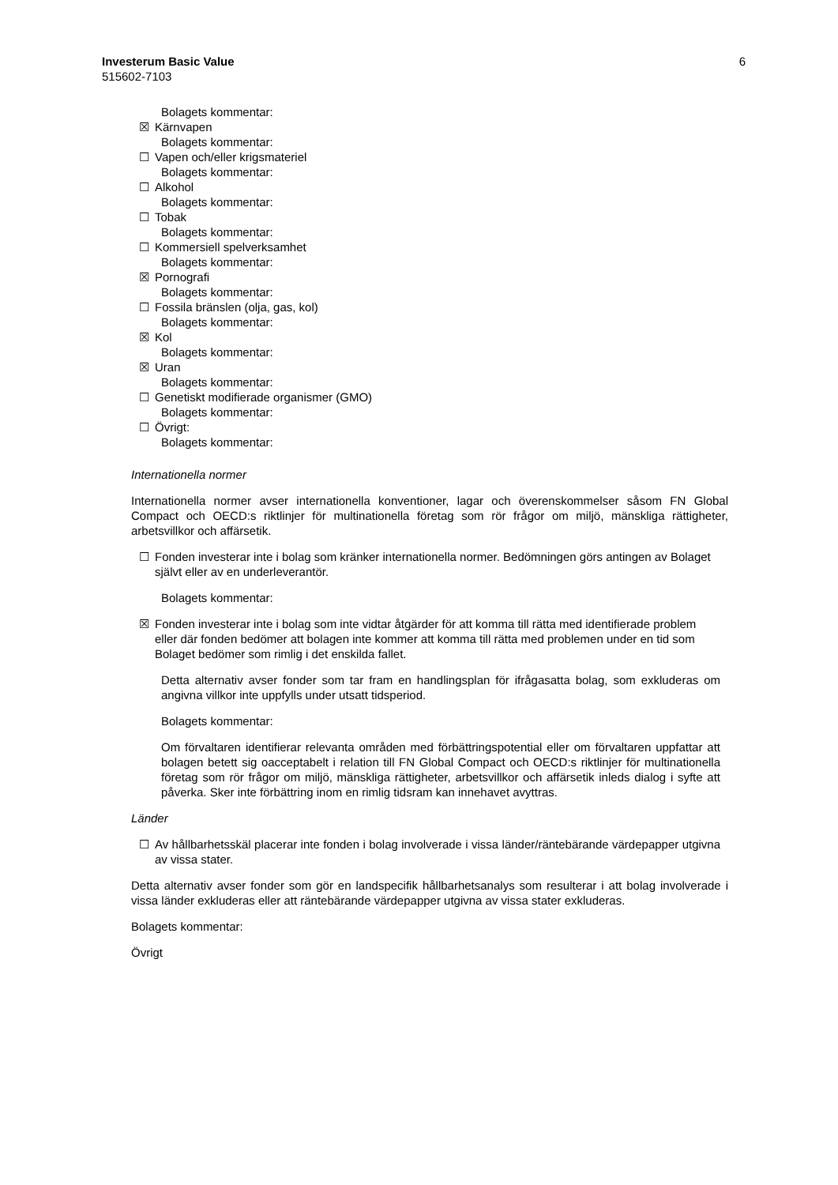Investerum Basic Value 6
515602-7103
Bolagets kommentar:
☒ Kärnvapen
Bolagets kommentar:
☐ Vapen och/eller krigsmateriel
Bolagets kommentar:
☐ Alkohol
Bolagets kommentar:
☐ Tobak
Bolagets kommentar:
☐ Kommersiell spelverksamhet
Bolagets kommentar:
☒ Pornografi
Bolagets kommentar:
☐ Fossila bränslen (olja, gas, kol)
Bolagets kommentar:
☒ Kol
Bolagets kommentar:
☒ Uran
Bolagets kommentar:
☐ Genetiskt modifierade organismer (GMO)
Bolagets kommentar:
☐ Övrigt:
Bolagets kommentar:
Internationella normer
Internationella normer avser internationella konventioner, lagar och överenskommelser såsom FN Global Compact och OECD:s riktlinjer för multinationella företag som rör frågor om miljö, mänskliga rättigheter, arbetsvillkor och affärsetik.
☐ Fonden investerar inte i bolag som kränker internationella normer. Bedömningen görs antingen av Bolaget självt eller av en underleverantör.
Bolagets kommentar:
☒ Fonden investerar inte i bolag som inte vidtar åtgärder för att komma till rätta med identifierade problem eller där fonden bedömer att bolagen inte kommer att komma till rätta med problemen under en tid som Bolaget bedömer som rimlig i det enskilda fallet.
Detta alternativ avser fonder som tar fram en handlingsplan för ifrågasatta bolag, som exkluderas om angivna villkor inte uppfylls under utsatt tidsperiod.
Bolagets kommentar:
Om förvaltaren identifierar relevanta områden med förbättringspotential eller om förvaltaren uppfattar att bolagen betett sig oacceptabelt i relation till FN Global Compact och OECD:s riktlinjer för multinationella företag som rör frågor om miljö, mänskliga rättigheter, arbetsvillkor och affärsetik inleds dialog i syfte att påverka. Sker inte förbättring inom en rimlig tidsram kan innehavet avyttras.
Länder
☐ Av hållbarhetsskäl placerar inte fonden i bolag involverade i vissa länder/räntebärande värdepapper utgivna av vissa stater.
Detta alternativ avser fonder som gör en landspecifik hållbarhetsanalys som resulterar i att bolag involverade i vissa länder exkluderas eller att räntebärande värdepapper utgivna av vissa stater exkluderas.
Bolagets kommentar:
Övrigt